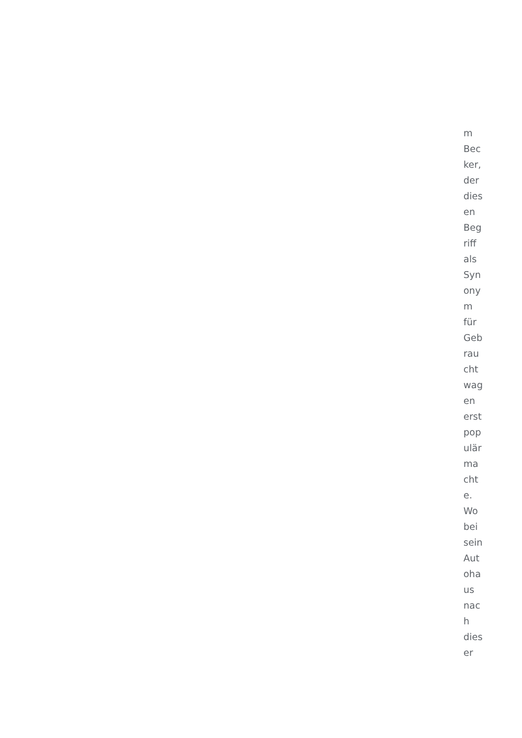m
Bec
ker,
der
dies
en
Beg
riff
als
Syn
ony
m
für
Geb
rau
cht
wag
en
erst
pop
ulär
ma
cht
e.
Wo
bei
sein
Aut
oha
us
nac
h
dies
er